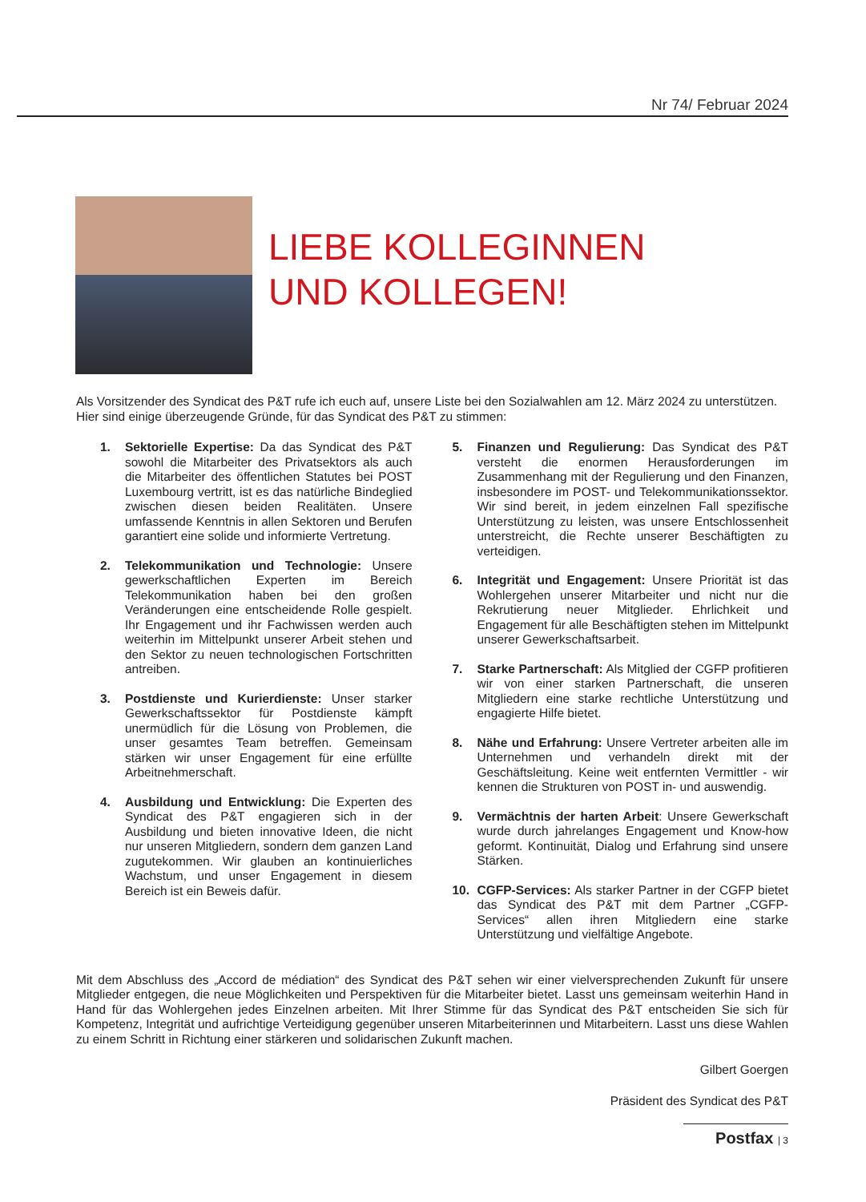Nr 74/ Februar 2024
LIEBE KOLLEGINNEN
UND KOLLEGEN!
Als Vorsitzender des Syndicat des P&T rufe ich euch auf, unsere Liste bei den Sozialwahlen am 12. März 2024 zu unterstützen. Hier sind einige überzeugende Gründe, für das Syndicat des P&T zu stimmen:
1. Sektorielle Expertise: Da das Syndicat des P&T sowohl die Mitarbeiter des Privatsektors als auch die Mitarbeiter des öffentlichen Statutes bei POST Luxembourg vertritt, ist es das natürliche Bindeglied zwischen diesen beiden Realitäten. Unsere umfassende Kenntnis in allen Sektoren und Berufen garantiert eine solide und informierte Vertretung.
2. Telekommunikation und Technologie: Unsere gewerkschaftlichen Experten im Bereich Telekommunikation haben bei den großen Veränderungen eine entscheidende Rolle gespielt. Ihr Engagement und ihr Fachwissen werden auch weiterhin im Mittelpunkt unserer Arbeit stehen und den Sektor zu neuen technologischen Fortschritten antreiben.
3. Postdienste und Kurierdienste: Unser starker Gewerkschaftssektor für Postdienste kämpft unermüdlich für die Lösung von Problemen, die unser gesamtes Team betreffen. Gemeinsam stärken wir unser Engagement für eine erfüllte Arbeitnehmerschaft.
4. Ausbildung und Entwicklung: Die Experten des Syndicat des P&T engagieren sich in der Ausbildung und bieten innovative Ideen, die nicht nur unseren Mitgliedern, sondern dem ganzen Land zugutekommen. Wir glauben an kontinuierliches Wachstum, und unser Engagement in diesem Bereich ist ein Beweis dafür.
5. Finanzen und Regulierung: Das Syndicat des P&T versteht die enormen Herausforderungen im Zusammenhang mit der Regulierung und den Finanzen, insbesondere im POST- und Telekommunikationssektor. Wir sind bereit, in jedem einzelnen Fall spezifische Unterstützung zu leisten, was unsere Entschlossenheit unterstreicht, die Rechte unserer Beschäftigten zu verteidigen.
6. Integrität und Engagement: Unsere Priorität ist das Wohlergehen unserer Mitarbeiter und nicht nur die Rekrutierung neuer Mitglieder. Ehrlichkeit und Engagement für alle Beschäftigten stehen im Mittelpunkt unserer Gewerkschaftsarbeit.
7. Starke Partnerschaft: Als Mitglied der CGFP profitieren wir von einer starken Partnerschaft, die unseren Mitgliedern eine starke rechtliche Unterstützung und engagierte Hilfe bietet.
8. Nähe und Erfahrung: Unsere Vertreter arbeiten alle im Unternehmen und verhandeln direkt mit der Geschäftsleitung. Keine weit entfernten Vermittler - wir kennen die Strukturen von POST in- und auswendig.
9. Vermächtnis der harten Arbeit: Unsere Gewerkschaft wurde durch jahrelanges Engagement und Know-how geformt. Kontinuität, Dialog und Erfahrung sind unsere Stärken.
10. CGFP-Services: Als starker Partner in der CGFP bietet das Syndicat des P&T mit dem Partner „CGFP-Services“ allen ihren Mitgliedern eine starke Unterstützung und vielfältige Angebote.
Mit dem Abschluss des „Accord de médiation“ des Syndicat des P&T sehen wir einer vielversprechenden Zukunft für unsere Mitglieder entgegen, die neue Möglichkeiten und Perspektiven für die Mitarbeiter bietet. Lasst uns gemeinsam weiterhin Hand in Hand für das Wohlergehen jedes Einzelnen arbeiten. Mit Ihrer Stimme für das Syndicat des P&T entscheiden Sie sich für Kompetenz, Integrität und aufrichtige Verteidigung gegenüber unseren Mitarbeiterinnen und Mitarbeitern. Lasst uns diese Wahlen zu einem Schritt in Richtung einer stärkeren und solidarischen Zukunft machen.
Gilbert Goergen
Präsident des Syndicat des P&T
Postfax | 3